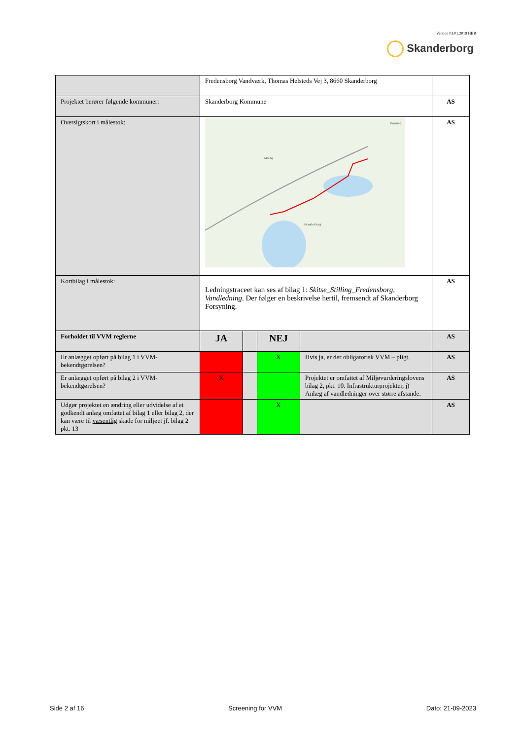Version 03.01.2019 HBB
Skanderborg
| | Fredensborg Vandværk, Thomas Helsteds Vej 3, 8660 Skanderborg | | | | |
| Projektet berører følgende kommuner: | Skanderborg Kommune | | | | AS |
| Oversigtskort i målestok: | Skanderborg Hørning Mesing | | | | AS |
| Kortbilag i målestok: | Ledningstraceet kan ses af bilag 1: Skitse_Stilling_Fredensborg, Vandledning . Der følger en beskrivelse hertil, fremsendt af Skanderborg Forsyning. | | | | AS |
| Forholdet til VVM reglerne | JA | | NEJ | | AS |
| Er anlægget opført på bilag 1 i VVM-bekendtgørelsen? | | | X | Hvis ja, er der obligatorisk VVM – pligt. | AS |
| Er anlægget opført på bilag 2 i VVM-bekendtgørelsen? | X | | | Projektet er omfattet af Miljøvurderingslovens bilag 2, pkt. 10. Infrastrukturprojekter, j) Anlæg af vandledninger over større afstande. | AS |
| Udgør projektet en ændring eller udvidelse af et godkendt anlæg omfattet af bilag 1 eller bilag 2, der kan være til væsentlig skade for miljøet jf. bilag 2 pkt. 13 | | | X | | AS |
Side 2 af 16 Screening for VVM Dato: 21-09-2023